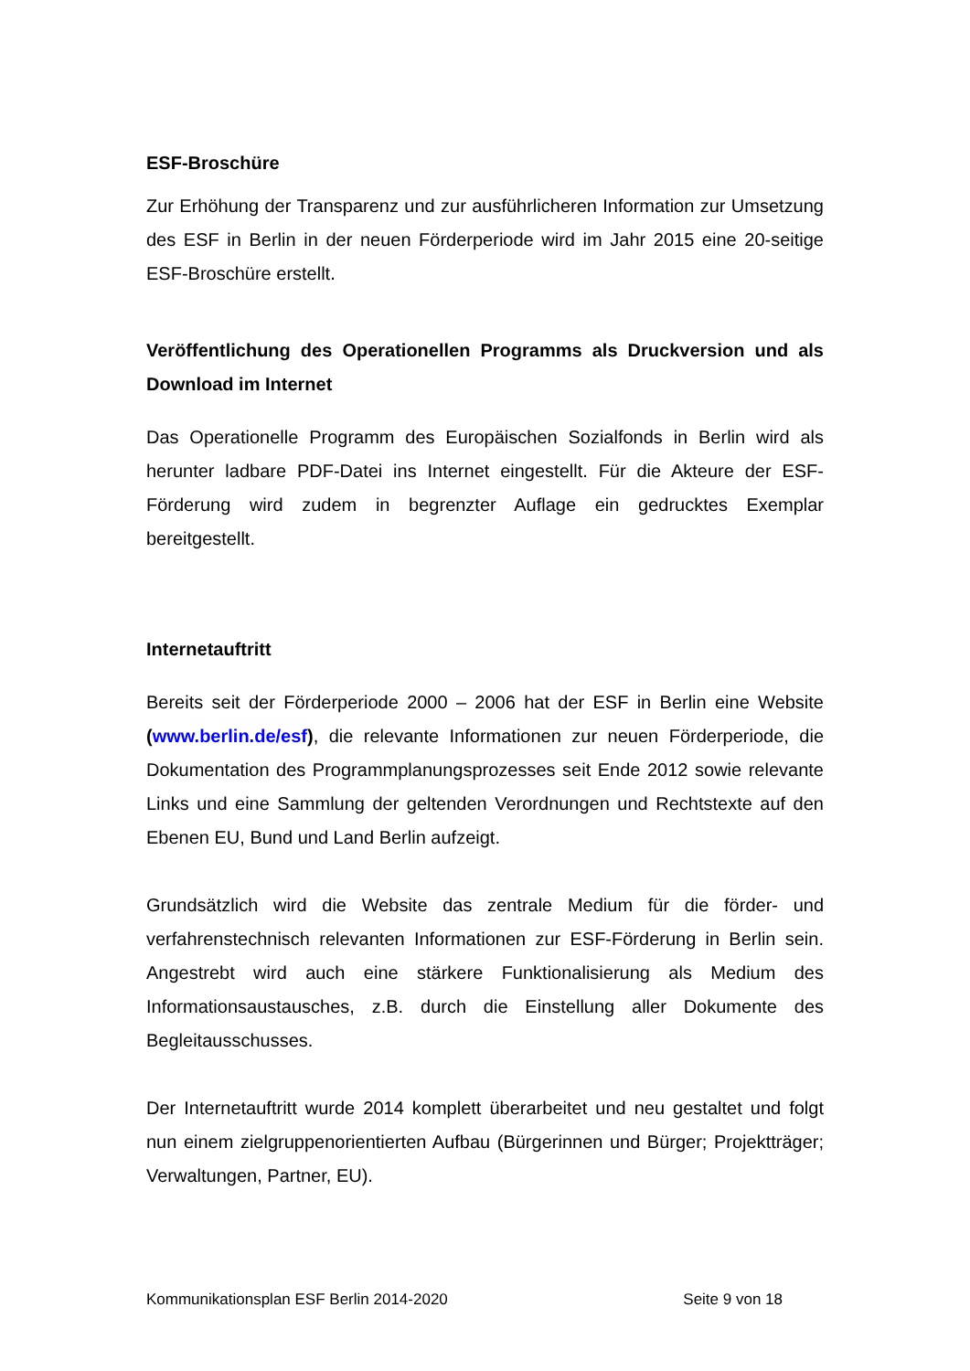ESF-Broschüre
Zur Erhöhung der Transparenz und zur ausführlicheren Information zur Umsetzung des ESF in Berlin in der neuen Förderperiode wird im Jahr 2015 eine 20-seitige ESF-Broschüre erstellt.
Veröffentlichung des Operationellen Programms als Druckversion und als Download im Internet
Das Operationelle Programm des Europäischen Sozialfonds in Berlin wird als herunter ladbare PDF-Datei ins Internet eingestellt. Für die Akteure der ESF-Förderung wird zudem in begrenzter Auflage ein gedrucktes Exemplar bereitgestellt.
Internetauftritt
Bereits seit der Förderperiode 2000 – 2006 hat der ESF in Berlin eine Website (www.berlin.de/esf), die relevante Informationen zur neuen Förderperiode, die Dokumentation des Programmplanungsprozesses seit Ende 2012 sowie relevante Links und eine Sammlung der geltenden Verordnungen und Rechtstexte auf den Ebenen EU, Bund und Land Berlin aufzeigt.
Grundsätzlich wird die Website das zentrale Medium für die förder- und verfahrenstechnisch relevanten Informationen zur ESF-Förderung in Berlin sein. Angestrebt wird auch eine stärkere Funktionalisierung als Medium des Informationsaustausches, z.B. durch die Einstellung aller Dokumente des Begleitausschusses.
Der Internetauftritt wurde 2014 komplett überarbeitet und neu gestaltet und folgt nun einem zielgruppenorientierten Aufbau (Bürgerinnen und Bürger; Projektträger; Verwaltungen, Partner, EU).
Kommunikationsplan ESF Berlin 2014-2020 Seite 9 von 18